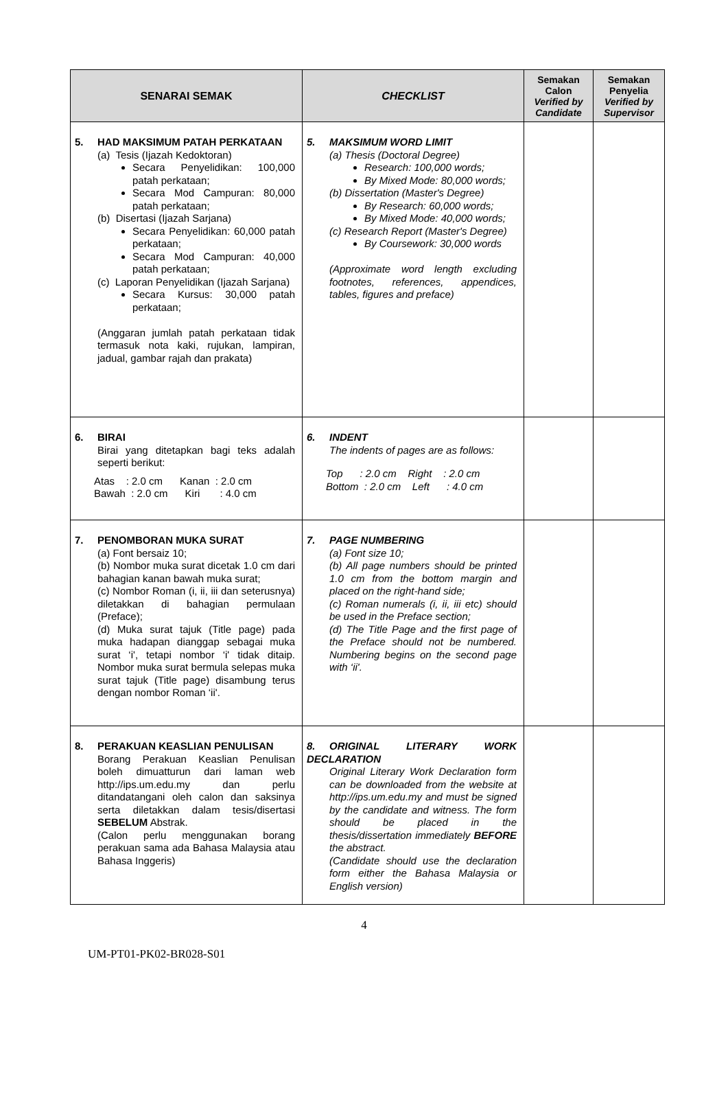| SENARAI SEMAK | CHECKLIST | Semakan Calon Verified by Candidate | Semakan Penyelia Verified by Supervisor |
| --- | --- | --- | --- |
| 5. HAD MAKSIMUM PATAH PERKATAAN (a) Tesis (Ijazah Kedoktoran) Secara Penyelidikan: 100,000 patah perkataan; Secara Mod Campuran: 80,000 patah perkataan; (b) Disertasi (Ijazah Sarjana) Secara Penyelidikan: 60,000 patah perkataan; Secara Mod Campuran: 40,000 patah perkataan; (c) Laporan Penyelidikan (Ijazah Sarjana) Secara Kursus: 30,000 patah perkataan; (Anggaran jumlah patah perkataan tidak termasuk nota kaki, rujukan, lampiran, jadual, gambar rajah dan prakata) | 5. MAKSIMUM WORD LIMIT (a) Thesis (Doctoral Degree) Research: 100,000 words; By Mixed Mode: 80,000 words; (b) Dissertation (Master's Degree) By Research: 60,000 words; By Mixed Mode: 40,000 words; (c) Research Report (Master's Degree) By Coursework: 30,000 words (Approximate word length excluding footnotes, references, appendices, tables, figures and preface) | | |
| 6. BIRAI Birai yang ditetapkan bagi teks adalah seperti berikut: Atas : 2.0 cm Kanan : 2.0 cm Bawah : 2.0 cm Kiri : 4.0 cm | 6. INDENT The indents of pages are as follows: Top : 2.0 cm Right : 2.0 cm Bottom : 2.0 cm Left : 4.0 cm | | |
| 7. PENOMBORAN MUKA SURAT (a) Font bersaiz 10; (b) Nombor muka surat dicetak 1.0 cm dari bahagian kanan bawah muka surat; (c) Nombor Roman (i, ii, iii dan seterusnya) diletakkan di bahagian permulaan (Preface); (d) Muka surat tajuk (Title page) pada muka hadapan dianggap sebagai muka surat ‘i', tetapi nombor ‘i' tidak ditaip. Nombor muka surat bermula selepas muka surat tajuk (Title page) disambung terus dengan nombor Roman ‘ii'. | 7. PAGE NUMBERING (a) Font size 10; (b) All page numbers should be printed 1.0 cm from the bottom margin and placed on the right-hand side; (c) Roman numerals (i, ii, iii etc) should be used in the Preface section; (d) The Title Page and the first page of the Preface should not be numbered. Numbering begins on the second page with ‘ii'. | | |
| 8. PERAKUAN KEASLIAN PENULISAN Borang Perakuan Keaslian Penulisan boleh dimuatturun dari laman web http://ips.um.edu.my dan perlu ditandatangani oleh calon dan saksinya serta diletakkan dalam tesis/disertasi SEBELUM Abstrak. (Calon perlu menggunakan borang perakuan sama ada Bahasa Malaysia atau Bahasa Inggeris) | 8. ORIGINAL LITERARY WORK DECLARATION Original Literary Work Declaration form can be downloaded from the website at http://ips.um.edu.my and must be signed by the candidate and witness. The form should be placed in the thesis/dissertation immediately BEFORE the abstract. (Candidate should use the declaration form either the Bahasa Malaysia or English version) | | |
4
UM-PT01-PK02-BR028-S01